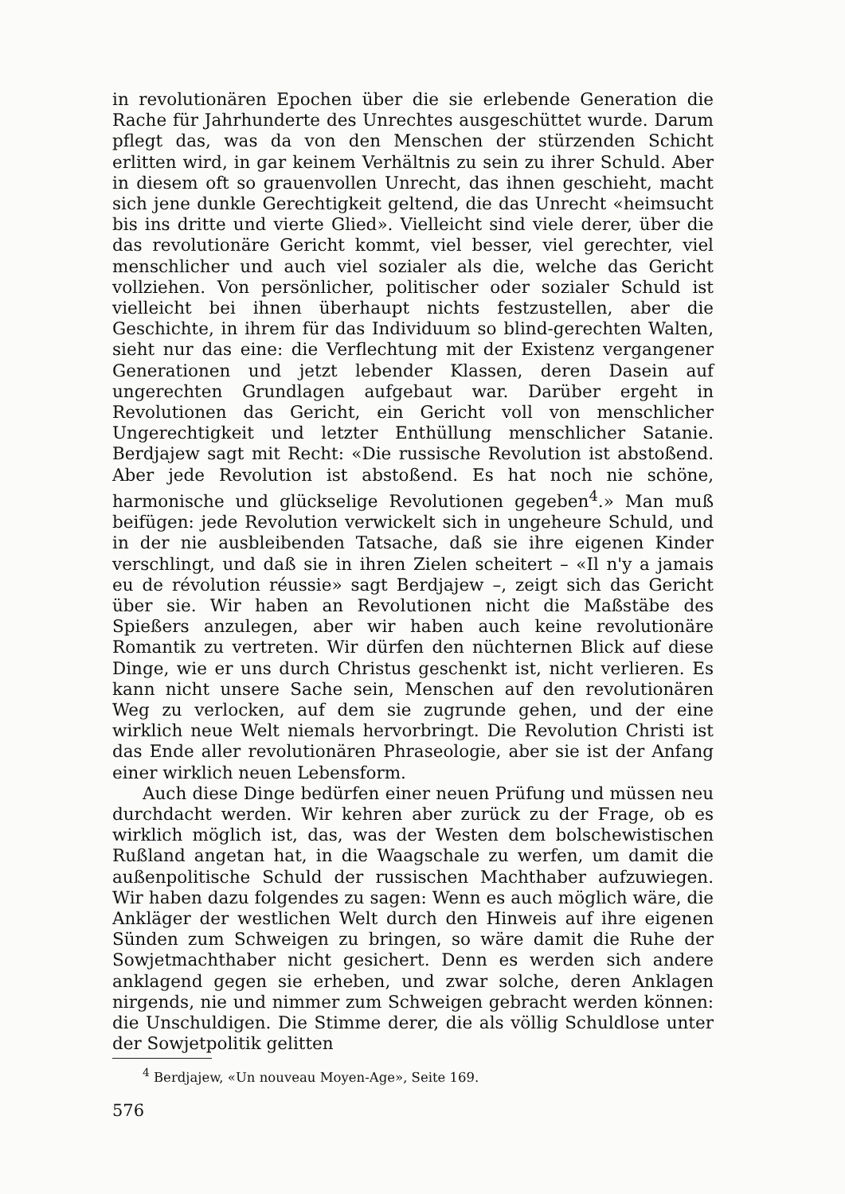in revolutionären Epochen über die sie erlebende Generation die Rache für Jahrhunderte des Unrechtes ausgeschüttet wurde. Darum pflegt das, was da von den Menschen der stürzenden Schicht erlitten wird, in gar keinem Verhältnis zu sein zu ihrer Schuld. Aber in diesem oft so grauenvollen Unrecht, das ihnen geschieht, macht sich jene dunkle Gerechtigkeit geltend, die das Unrecht «heimsucht bis ins dritte und vierte Glied». Vielleicht sind viele derer, über die das revolutionäre Gericht kommt, viel besser, viel gerechter, viel menschlicher und auch viel sozialer als die, welche das Gericht vollziehen. Von persönlicher, politischer oder sozialer Schuld ist vielleicht bei ihnen überhaupt nichts festzustellen, aber die Geschichte, in ihrem für das Individuum so blind-gerechten Walten, sieht nur das eine: die Verflechtung mit der Existenz vergangener Generationen und jetzt lebender Klassen, deren Dasein auf ungerechten Grundlagen aufgebaut war. Darüber ergeht in Revolutionen das Gericht, ein Gericht voll von menschlicher Ungerechtigkeit und letzter Enthüllung menschlicher Satanie. Berdjajew sagt mit Recht: «Die russische Revolution ist abstoßend. Aber jede Revolution ist abstoßend. Es hat noch nie schöne, harmonische und glückselige Revolutionen gegeben<sup>4</sup>.» Man muß beifügen: jede Revolution verwickelt sich in ungeheure Schuld, und in der nie ausbleibenden Tatsache, daß sie ihre eigenen Kinder verschlingt, und daß sie in ihren Zielen scheitert – «Il n'y a jamais eu de révolution réussie» sagt Berdjajew –, zeigt sich das Gericht über sie. Wir haben an Revolutionen nicht die Maßstäbe des Spießers anzulegen, aber wir haben auch keine revolutionäre Romantik zu vertreten. Wir dürfen den nüchternen Blick auf diese Dinge, wie er uns durch Christus geschenkt ist, nicht verlieren. Es kann nicht unsere Sache sein, Menschen auf den revolutionären Weg zu verlocken, auf dem sie zugrunde gehen, und der eine wirklich neue Welt niemals hervorbringt. Die Revolution Christi ist das Ende aller revolutionären Phraseologie, aber sie ist der Anfang einer wirklich neuen Lebensform.
Auch diese Dinge bedürfen einer neuen Prüfung und müssen neu durchdacht werden. Wir kehren aber zurück zu der Frage, ob es wirklich möglich ist, das, was der Westen dem bolschewistischen Rußland angetan hat, in die Waagschale zu werfen, um damit die außenpolitische Schuld der russischen Machthaber aufzuwiegen. Wir haben dazu folgendes zu sagen: Wenn es auch möglich wäre, die Ankläger der westlichen Welt durch den Hinweis auf ihre eigenen Sünden zum Schweigen zu bringen, so wäre damit die Ruhe der Sowjetmachthaber nicht gesichert. Denn es werden sich andere anklagend gegen sie erheben, und zwar solche, deren Anklagen nirgends, nie und nimmer zum Schweigen gebracht werden können: die Unschuldigen. Die Stimme derer, die als völlig Schuldlose unter der Sowjetpolitik gelitten
<sup>4</sup> Berdjajew, «Un nouveau Moyen-Age», Seite 169.
576